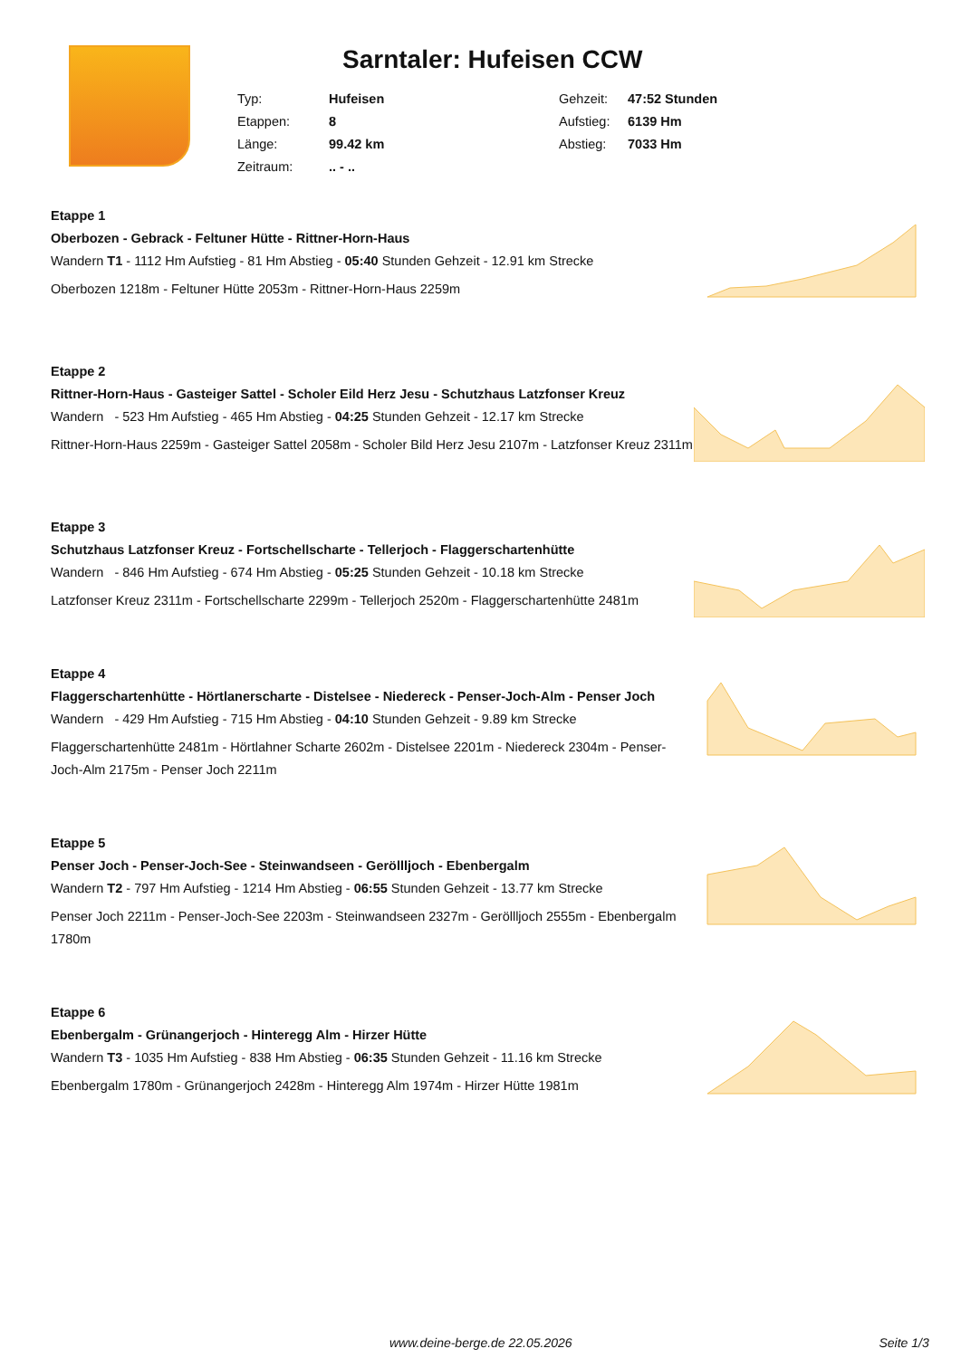Sarntaler: Hufeisen CCW
| Typ: | Hufeisen | Gehzeit: | 47:52 Stunden |
| Etappen: | 8 | Aufstieg: | 6139 Hm |
| Länge: | 99.42 km | Abstieg: | 7033 Hm |
| Zeitraum: | .. - .. | | |
Etappe 1
Oberbozen - Gebrack - Feltuner Hütte - Rittner-Horn-Haus
Wandern T1 - 1112 Hm Aufstieg - 81 Hm Abstieg - 05:40 Stunden Gehzeit - 12.91 km Strecke
Oberbozen 1218m - Feltuner Hütte 2053m - Rittner-Horn-Haus 2259m
Etappe 2
Rittner-Horn-Haus - Gasteiger Sattel - Scholer Eild Herz Jesu - Schutzhaus Latzfonser Kreuz
Wandern - 523 Hm Aufstieg - 465 Hm Abstieg - 04:25 Stunden Gehzeit - 12.17 km Strecke
Rittner-Horn-Haus 2259m - Gasteiger Sattel 2058m - Scholer Bild Herz Jesu 2107m - Latzfonser Kreuz 2311m
Etappe 3
Schutzhaus Latzfonser Kreuz - Fortschellscharte - Tellerjoch - Flaggerschartenhütte
Wandern - 846 Hm Aufstieg - 674 Hm Abstieg - 05:25 Stunden Gehzeit - 10.18 km Strecke
Latzfonser Kreuz 2311m - Fortschellscharte 2299m - Tellerjoch 2520m - Flaggerschartenhütte 2481m
Etappe 4
Flaggerschartenhütte - Hörtlanerscharte - Distelsee - Niedereck - Penser-Joch-Alm - Penser Joch
Wandern - 429 Hm Aufstieg - 715 Hm Abstieg - 04:10 Stunden Gehzeit - 9.89 km Strecke
Flaggerschartenhütte 2481m - Hörtlahner Scharte 2602m - Distelsee 2201m - Niedereck 2304m - Penser-Joch-Alm 2175m - Penser Joch 2211m
Etappe 5
Penser Joch - Penser-Joch-See - Steinwandseen - Geröllljoch - Ebenbergalm
Wandern T2 - 797 Hm Aufstieg - 1214 Hm Abstieg - 06:55 Stunden Gehzeit - 13.77 km Strecke
Penser Joch 2211m - Penser-Joch-See 2203m - Steinwandseen 2327m - Geröllljoch 2555m - Ebenbergalm 1780m
Etappe 6
Ebenbergalm - Grünangerjoch - Hinteregg Alm - Hirzer Hütte
Wandern T3 - 1035 Hm Aufstieg - 838 Hm Abstieg - 06:35 Stunden Gehzeit - 11.16 km Strecke
Ebenbergalm 1780m - Grünangerjoch 2428m - Hinteregg Alm 1974m - Hirzer Hütte 1981m
www.deine-berge.de 22.05.2026 Seite 1/3